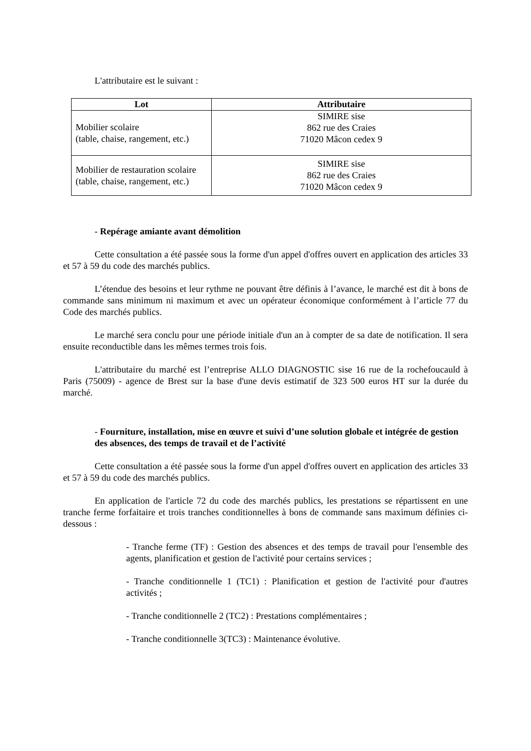L'attributaire est le suivant :
| Lot | Attributaire |
| --- | --- |
| Mobilier scolaire (table, chaise, rangement, etc.) | SIMIRE sise 862 rue des Craies 71020 Mâcon cedex 9 |
| Mobilier de restauration scolaire (table, chaise, rangement, etc.) | SIMIRE sise 862 rue des Craies 71020 Mâcon cedex 9 |
- Repérage amiante avant démolition
Cette consultation a été passée sous la forme d'un appel d'offres ouvert en application des articles 33 et 57 à 59 du code des marchés publics.
L’étendue des besoins et leur rythme ne pouvant être définis à l’avance, le marché est dit à bons de commande sans minimum ni maximum et avec un opérateur économique conformément à l’article 77 du Code des marchés publics.
Le marché sera conclu pour une période initiale d'un an à compter de sa date de notification. Il sera ensuite reconductible dans les mêmes termes trois fois.
L'attributaire du marché est l’entreprise ALLO DIAGNOSTIC sise 16 rue de la rochefoucauld à Paris (75009) - agence de Brest sur la base d'une devis estimatif de 323 500 euros HT sur la durée du marché.
- Fourniture, installation, mise en œuvre et suivi d’une solution globale et intégrée de gestion des absences, des temps de travail et de l’activité
Cette consultation a été passée sous la forme d'un appel d'offres ouvert en application des articles 33 et 57 à 59 du code des marchés publics.
En application de l'article 72 du code des marchés publics, les prestations se répartissent en une tranche ferme forfaitaire et trois tranches conditionnelles à bons de commande sans maximum définies ci-dessous :
- Tranche ferme (TF) : Gestion des absences et des temps de travail pour l'ensemble des agents, planification et gestion de l'activité pour certains services ;
- Tranche conditionnelle 1 (TC1) : Planification et gestion de l'activité pour d'autres activités ;
- Tranche conditionnelle 2 (TC2) : Prestations complémentaires ;
- Tranche conditionnelle 3(TC3) : Maintenance évolutive.